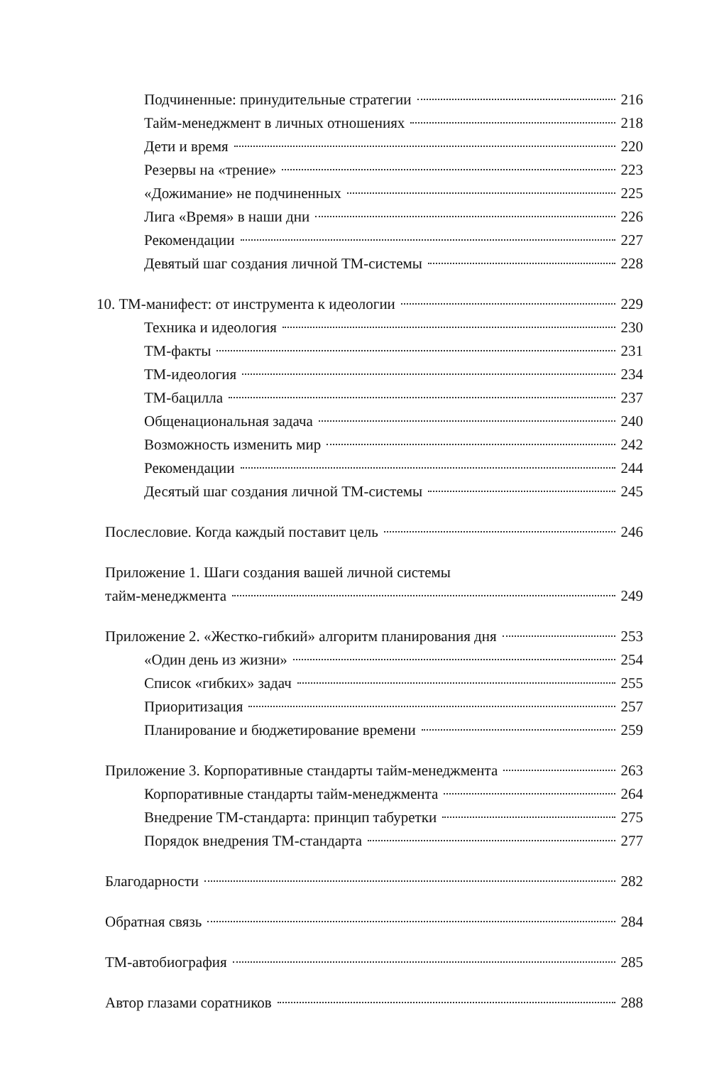Подчиненные: принудительные стратегии 216
Тайм-менеджмент в личных отношениях 218
Дети и время 220
Резервы на «трение» 223
«Дожимание» не подчиненных 225
Лига «Время» в наши дни 226
Рекомендации 227
Девятый шаг создания личной ТМ-системы 228
10. ТМ-манифест: от инструмента к идеологии 229
Техника и идеология 230
ТМ-факты 231
ТМ-идеология 234
ТМ-бацилла 237
Общенациональная задача 240
Возможность изменить мир 242
Рекомендации 244
Десятый шаг создания личной ТМ-системы 245
Послесловие. Когда каждый поставит цель 246
Приложение 1. Шаги создания вашей личной системы
тайм-менеджмента 249
Приложение 2. «Жестко-гибкий» алгоритм планирования дня 253
«Один день из жизни» 254
Список «гибких» задач 255
Приоритизация 257
Планирование и бюджетирование времени 259
Приложение 3. Корпоративные стандарты тайм-менеджмента 263
Корпоративные стандарты тайм-менеджмента 264
Внедрение ТМ-стандарта: принцип табуретки 275
Порядок внедрения ТМ-стандарта 277
Благодарности 282
Обратная связь 284
ТМ-автобиография 285
Автор глазами соратников 288